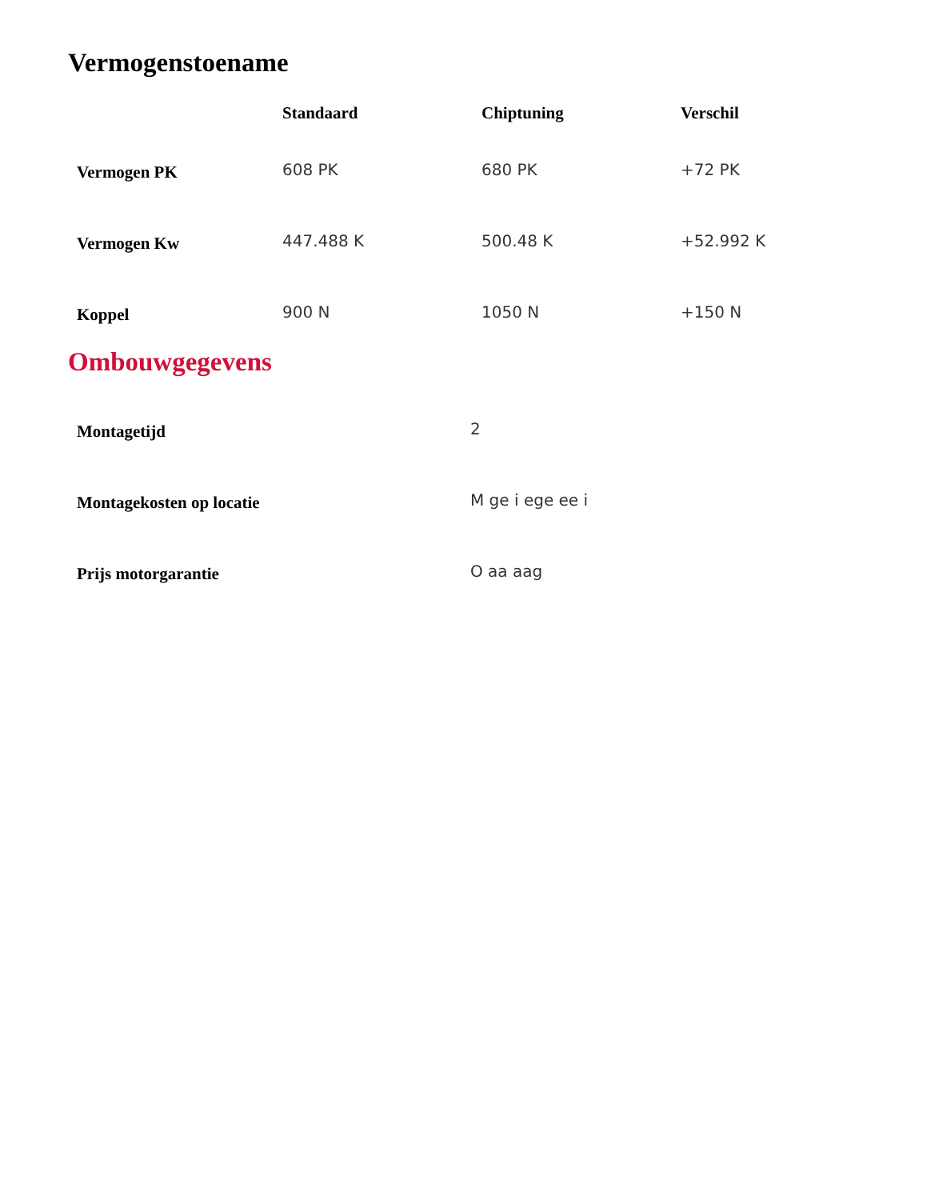Vermogenstoename
| | Standaard | Chiptuning | Verschil |
| --- | --- | --- | --- |
| Vermogen PK | 608 PK | 680 PK | +72 PK |
| Vermogen Kw | 447.488 K | 500.48 K | +52.992 K |
| Koppel | 900 N | 1050 N | +150 N |
Ombouwgegevens
| Montagetijd | 2 |
| Montagekosten op locatie | M ge i ege ee i |
| Prijs motorgarantie | O aa aag |